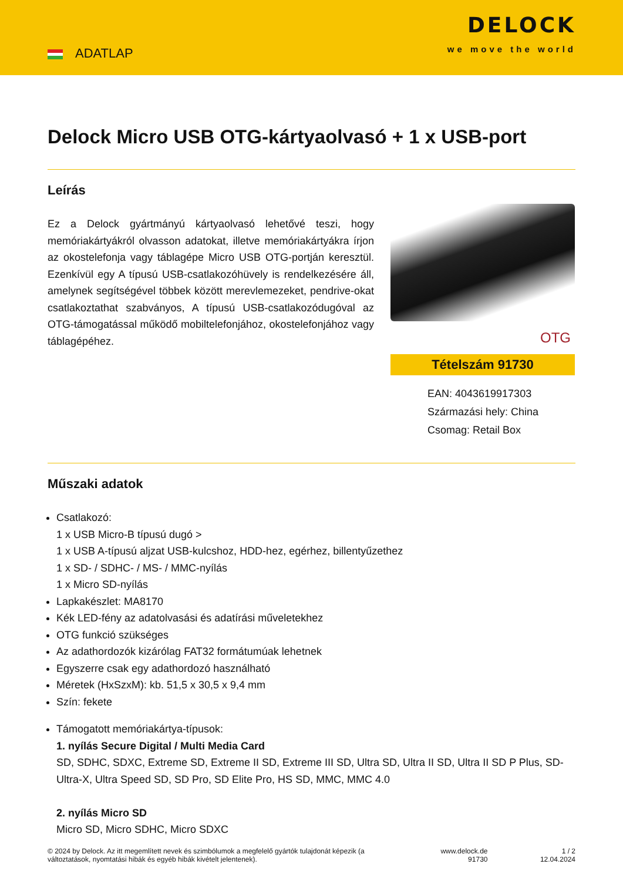ADATLAP
DELOCK
we move the world
Delock Micro USB OTG-kártyaolvasó + 1 x USB-port
Leírás
Ez a Delock gyártmányú kártyaolvasó lehetővé teszi, hogy memóriakártyákról olvasson adatokat, illetve memóriakártyákra írjon az okostelefonja vagy táblagépe Micro USB OTG-portján keresztül. Ezenkívül egy A típusú USB-csatlakozóhüvely is rendelkezésére áll, amelynek segítségével többek között merevlemezeket, pendrive-okat csatlakoztathat szabványos, A típusú USB-csatlakozódugóval az OTG-támogatással működő mobiltelefonjához, okostelefonjához vagy táblagépéhez.
OTG
Tételszám 91730
EAN: 4043619917303
Származási hely: China
Csomag: Retail Box
Műszaki adatok
Csatlakozó:
1 x USB Micro-B típusú dugó >
1 x USB A-típusú aljzat USB-kulcshoz, HDD-hez, egérhez, billentyűzethez
1 x SD- / SDHC- / MS- / MMC-nyílás
1 x Micro SD-nyílás
Lapkakészlet: MA8170
Kék LED-fény az adatolvasási és adatírási műveletekhez
OTG funkció szükséges
Az adathordozók kizárólag FAT32 formátumúak lehetnek
Egyszerre csak egy adathordozó használható
Méretek (HxSzxM): kb. 51,5 x 30,5 x 9,4 mm
Szín: fekete
Támogatott memóriakártya-típusok:
1. nyílás Secure Digital / Multi Media Card
SD, SDHC, SDXC, Extreme SD, Extreme II SD, Extreme III SD, Ultra SD, Ultra II SD, Ultra II SD P Plus, SD-Ultra-X, Ultra Speed SD, SD Pro, SD Elite Pro, HS SD, MMC, MMC 4.0
2. nyílás Micro SD
Micro SD, Micro SDHC, Micro SDXC
© 2024 by Delock. Az itt megemlített nevek és szimbólumok a megfelelő gyártók tulajdonát képezik (a változtatások, nyomtatási hibák és egyéb hibák kivételt jelentenek).
www.delock.de
91730
1 / 2
12.04.2024